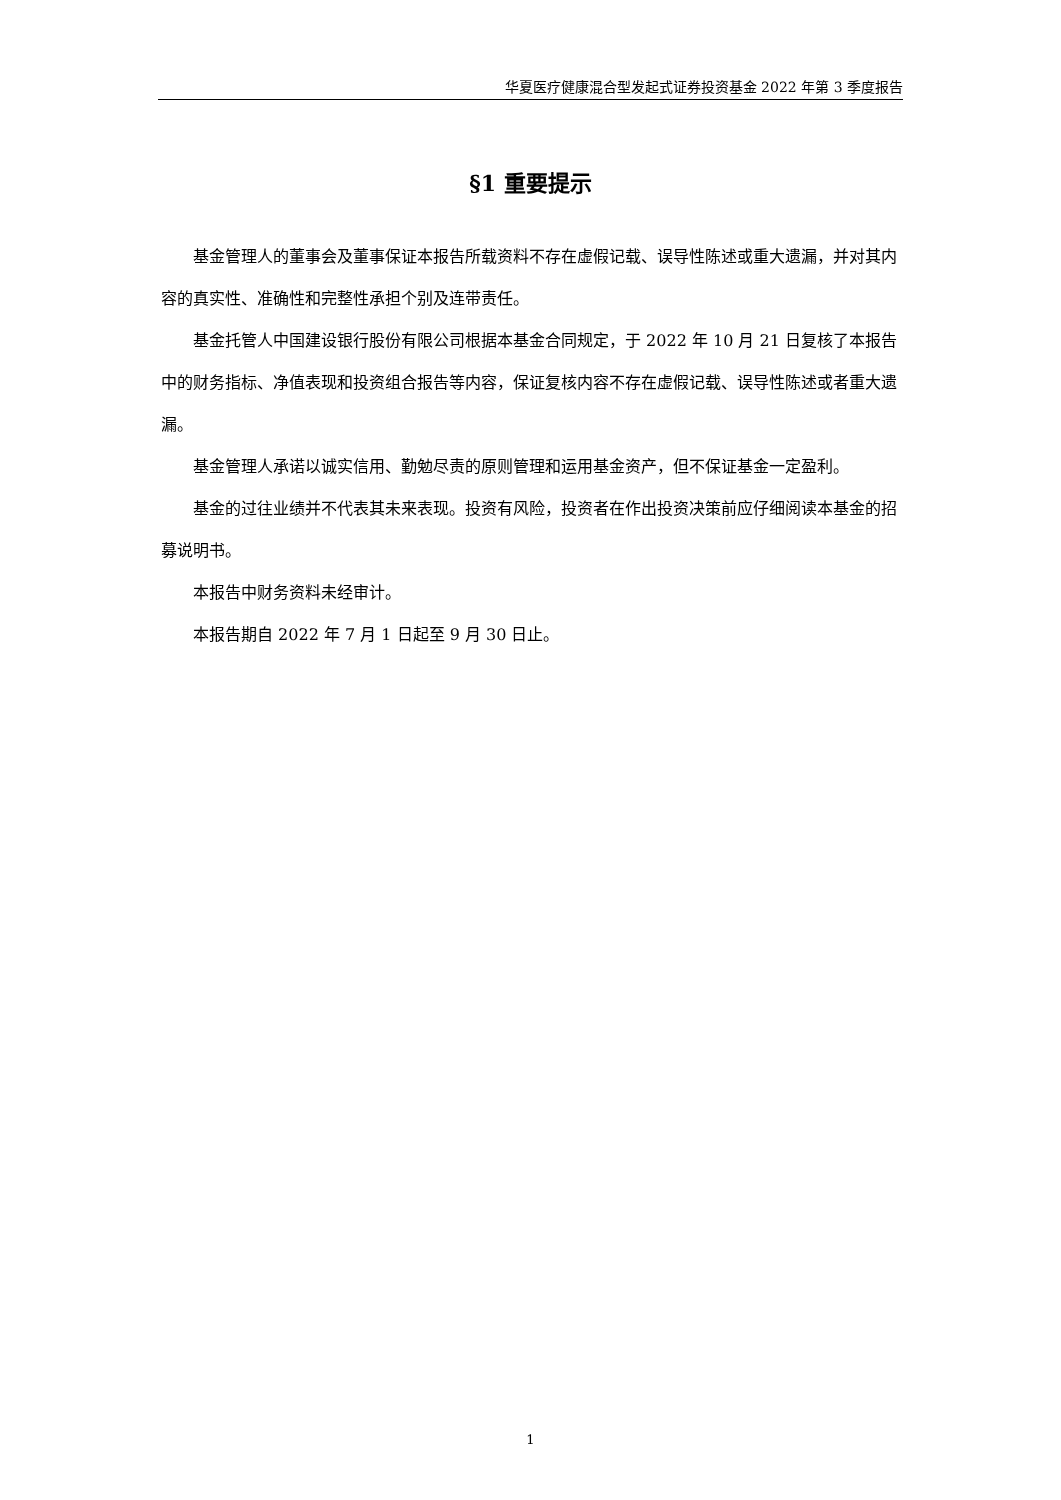华夏医疗健康混合型发起式证券投资基金 2022 年第 3 季度报告
§1 重要提示
基金管理人的董事会及董事保证本报告所载资料不存在虚假记载、误导性陈述或重大遗漏，并对其内容的真实性、准确性和完整性承担个别及连带责任。
基金托管人中国建设银行股份有限公司根据本基金合同规定，于 2022 年 10 月 21 日复核了本报告中的财务指标、净值表现和投资组合报告等内容，保证复核内容不存在虚假记载、误导性陈述或者重大遗漏。
基金管理人承诺以诚实信用、勤勉尽责的原则管理和运用基金资产，但不保证基金一定盈利。
基金的过往业绩并不代表其未来表现。投资有风险，投资者在作出投资决策前应仔细阅读本基金的招募说明书。
本报告中财务资料未经审计。
本报告期自 2022 年 7 月 1 日起至 9 月 30 日止。
1